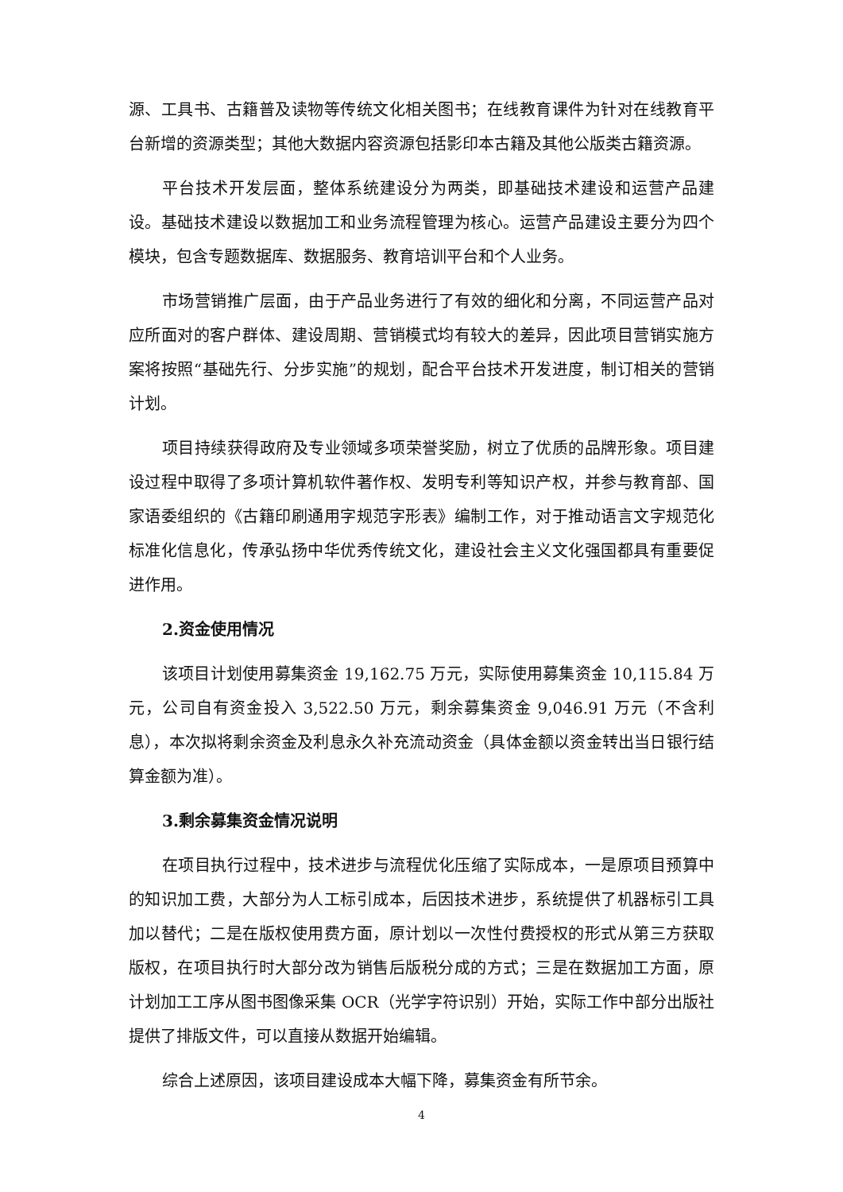源、工具书、古籍普及读物等传统文化相关图书；在线教育课件为针对在线教育平台新增的资源类型；其他大数据内容资源包括影印本古籍及其他公版类古籍资源。
平台技术开发层面，整体系统建设分为两类，即基础技术建设和运营产品建设。基础技术建设以数据加工和业务流程管理为核心。运营产品建设主要分为四个模块，包含专题数据库、数据服务、教育培训平台和个人业务。
市场营销推广层面，由于产品业务进行了有效的细化和分离，不同运营产品对应所面对的客户群体、建设周期、营销模式均有较大的差异，因此项目营销实施方案将按照“基础先行、分步实施”的规划，配合平台技术开发进度，制订相关的营销计划。
项目持续获得政府及专业领域多项荣誉奖励，树立了优质的品牌形象。项目建设过程中取得了多项计算机软件著作权、发明专利等知识产权，并参与教育部、国家语委组织的《古籍印刷通用字规范字形表》编制工作，对于推动语言文字规范化标准化信息化，传承弘扬中华优秀传统文化，建设社会主义文化强国都具有重要促进作用。
2.资金使用情况
该项目计划使用募集资金 19,162.75 万元，实际使用募集资金 10,115.84 万元，公司自有资金投入 3,522.50 万元，剩余募集资金 9,046.91 万元（不含利息），本次拟将剩余资金及利息永久补充流动资金（具体金额以资金转出当日银行结算金额为准）。
3.剩余募集资金情况说明
在项目执行过程中，技术进步与流程优化压缩了实际成本，一是原项目预算中的知识加工费，大部分为人工标引成本，后因技术进步，系统提供了机器标引工具加以替代；二是在版权使用费方面，原计划以一次性付费授权的形式从第三方获取版权，在项目执行时大部分改为销售后版税分成的方式；三是在数据加工方面，原计划加工工序从图书图像采集 OCR（光学字符识别）开始，实际工作中部分出版社提供了排版文件，可以直接从数据开始编辑。
综合上述原因，该项目建设成本大幅下降，募集资金有所节余。
4